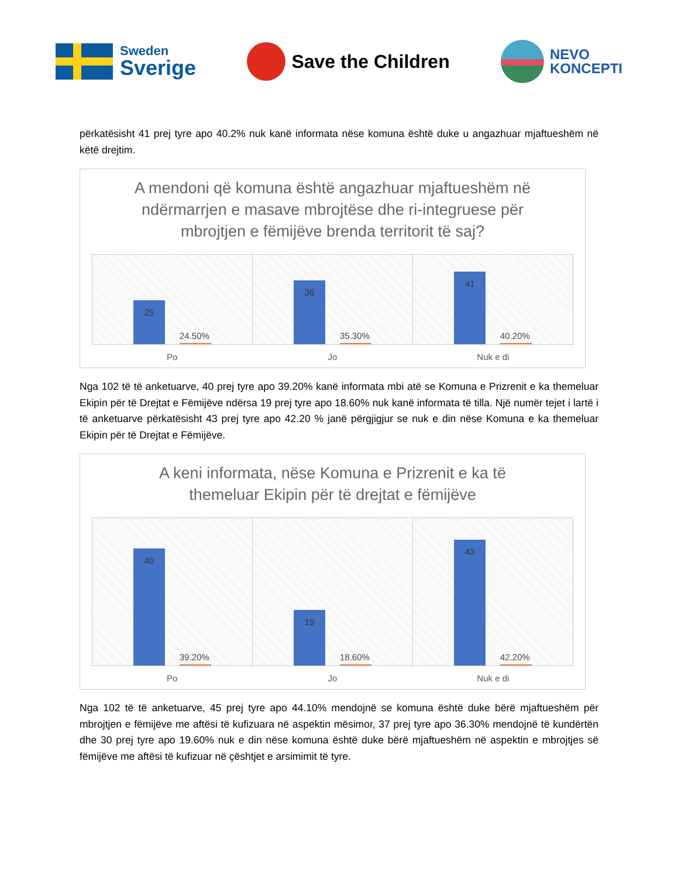Sweden
Sverige
Save the Children
NEVO
KONCEPTI
përkatësisht 41 prej tyre apo 40.2% nuk kanë informata nëse komuna është duke u angazhuar mjaftueshëm në këtë drejtim.
A mendoni që komuna është angazhuar mjaftueshëm në ndërmarrjen e masave mbrojtëse dhe ri-integruese për mbrojtjen e fëmijëve brenda territorit të saj?
25
24.50%
36
35.30%
41
40.20%
Po Jo Nuk e di
Nga 102 të të anketuarve, 40 prej tyre apo 39.20% kanë informata mbi atë se Komuna e Prizrenit e ka themeluar Ekipin për të Drejtat e Fëmijëve ndërsa 19 prej tyre apo 18.60% nuk kanë informata të tilla. Një numër tejet i lartë i të anketuarve përkatësisht 43 prej tyre apo 42.20 % janë përgjigjur se nuk e din nëse Komuna e ka themeluar Ekipin për të Drejtat e Fëmijëve.
A keni informata, nëse Komuna e Prizrenit e ka të themeluar Ekipin për të drejtat e fëmijëve
40
39.20%
19
18.60%
43
42.20%
Po Jo Nuk e di
Nga 102 të të anketuarve, 45 prej tyre apo 44.10% mendojnë se komuna është duke bërë mjaftueshëm për mbrojtjen e fëmijëve me aftësi të kufizuara në aspektin mësimor, 37 prej tyre apo 36.30% mendojnë të kundërtën dhe 30 prej tyre apo 19.60% nuk e din nëse komuna është duke bërë mjaftueshëm në aspektin e mbrojtjes së fëmijëve me aftësi të kufizuar në çështjet e arsimimit të tyre.